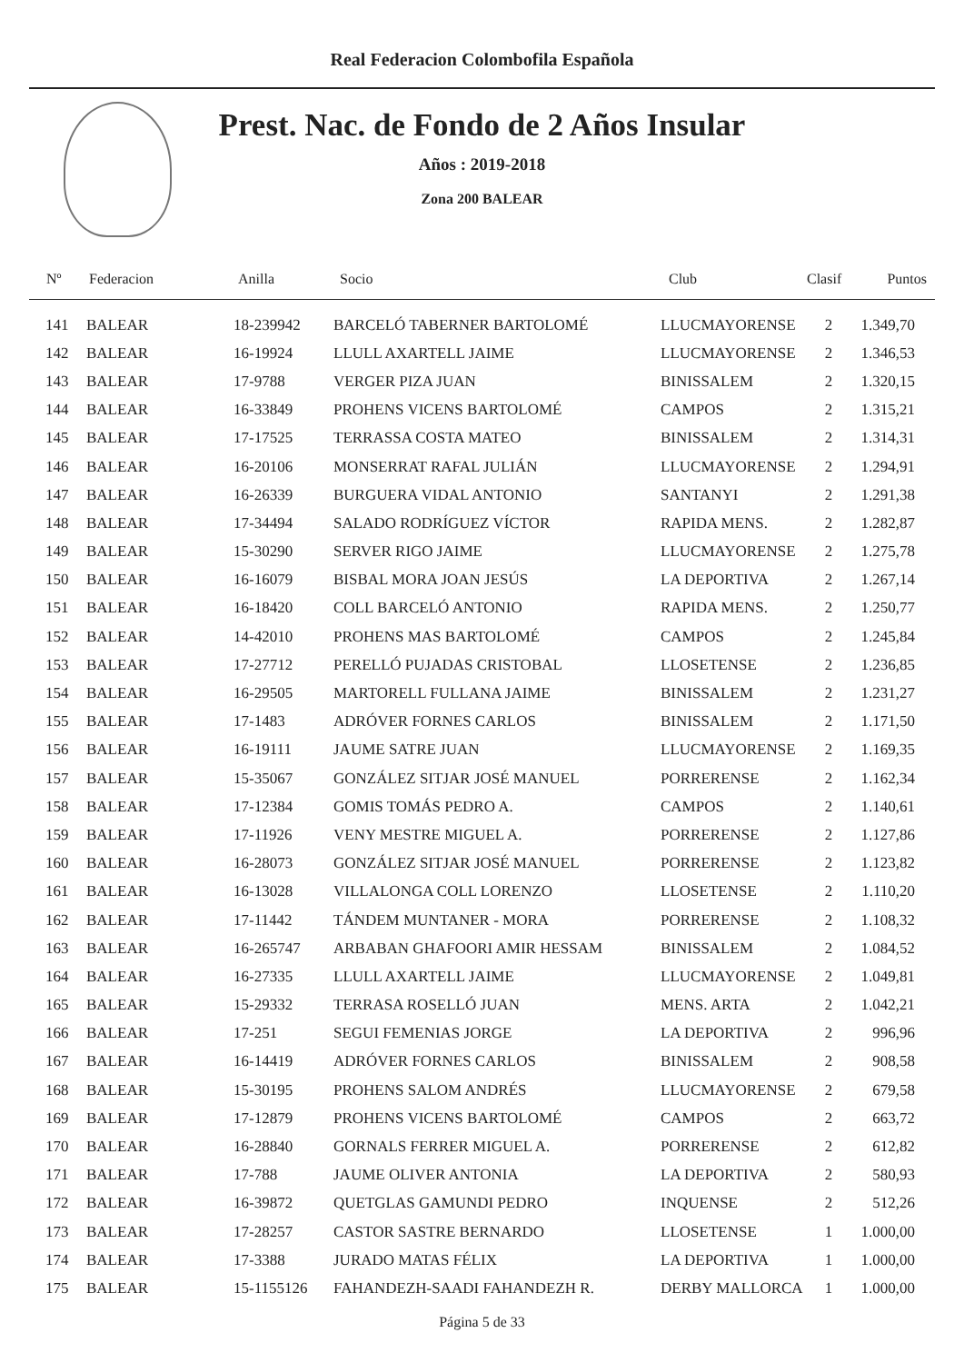Real Federacion Colombofila Española
Prest. Nac. de Fondo de 2 Años Insular
Años : 2019-2018
Zona 200 BALEAR
| Nº | Federacion | Anilla | Socio | Club | Clasif | Puntos |
| --- | --- | --- | --- | --- | --- | --- |
| 141 | BALEAR | 18-239942 | BARCELÓ TABERNER BARTOLOMÉ | LLUCMAYORENSE | 2 | 1.349,70 |
| 142 | BALEAR | 16-19924 | LLULL AXARTELL JAIME | LLUCMAYORENSE | 2 | 1.346,53 |
| 143 | BALEAR | 17-9788 | VERGER PIZA JUAN | BINISSALEM | 2 | 1.320,15 |
| 144 | BALEAR | 16-33849 | PROHENS VICENS BARTOLOMÉ | CAMPOS | 2 | 1.315,21 |
| 145 | BALEAR | 17-17525 | TERRASSA COSTA MATEO | BINISSALEM | 2 | 1.314,31 |
| 146 | BALEAR | 16-20106 | MONSERRAT RAFAL JULIÁN | LLUCMAYORENSE | 2 | 1.294,91 |
| 147 | BALEAR | 16-26339 | BURGUERA VIDAL ANTONIO | SANTANYI | 2 | 1.291,38 |
| 148 | BALEAR | 17-34494 | SALADO RODRÍGUEZ VÍCTOR | RAPIDA MENS. | 2 | 1.282,87 |
| 149 | BALEAR | 15-30290 | SERVER RIGO JAIME | LLUCMAYORENSE | 2 | 1.275,78 |
| 150 | BALEAR | 16-16079 | BISBAL MORA JOAN JESÚS | LA DEPORTIVA | 2 | 1.267,14 |
| 151 | BALEAR | 16-18420 | COLL BARCELÓ ANTONIO | RAPIDA MENS. | 2 | 1.250,77 |
| 152 | BALEAR | 14-42010 | PROHENS MAS BARTOLOMÉ | CAMPOS | 2 | 1.245,84 |
| 153 | BALEAR | 17-27712 | PERELLÓ PUJADAS CRISTOBAL | LLOSETENSE | 2 | 1.236,85 |
| 154 | BALEAR | 16-29505 | MARTORELL FULLANA JAIME | BINISSALEM | 2 | 1.231,27 |
| 155 | BALEAR | 17-1483 | ADRÓVER FORNES CARLOS | BINISSALEM | 2 | 1.171,50 |
| 156 | BALEAR | 16-19111 | JAUME SATRE JUAN | LLUCMAYORENSE | 2 | 1.169,35 |
| 157 | BALEAR | 15-35067 | GONZÁLEZ SITJAR JOSÉ MANUEL | PORRERENSE | 2 | 1.162,34 |
| 158 | BALEAR | 17-12384 | GOMIS TOMÁS PEDRO A. | CAMPOS | 2 | 1.140,61 |
| 159 | BALEAR | 17-11926 | VENY MESTRE MIGUEL A. | PORRERENSE | 2 | 1.127,86 |
| 160 | BALEAR | 16-28073 | GONZÁLEZ SITJAR JOSÉ MANUEL | PORRERENSE | 2 | 1.123,82 |
| 161 | BALEAR | 16-13028 | VILLALONGA COLL LORENZO | LLOSETENSE | 2 | 1.110,20 |
| 162 | BALEAR | 17-11442 | TÁNDEM MUNTANER - MORA | PORRERENSE | 2 | 1.108,32 |
| 163 | BALEAR | 16-265747 | ARBABAN GHAFOORI AMIR HESSAM | BINISSALEM | 2 | 1.084,52 |
| 164 | BALEAR | 16-27335 | LLULL AXARTELL JAIME | LLUCMAYORENSE | 2 | 1.049,81 |
| 165 | BALEAR | 15-29332 | TERRASA ROSELLÓ JUAN | MENS. ARTA | 2 | 1.042,21 |
| 166 | BALEAR | 17-251 | SEGUI FEMENIAS JORGE | LA DEPORTIVA | 2 | 996,96 |
| 167 | BALEAR | 16-14419 | ADRÓVER FORNES CARLOS | BINISSALEM | 2 | 908,58 |
| 168 | BALEAR | 15-30195 | PROHENS SALOM ANDRÉS | LLUCMAYORENSE | 2 | 679,58 |
| 169 | BALEAR | 17-12879 | PROHENS VICENS BARTOLOMÉ | CAMPOS | 2 | 663,72 |
| 170 | BALEAR | 16-28840 | GORNALS FERRER MIGUEL A. | PORRERENSE | 2 | 612,82 |
| 171 | BALEAR | 17-788 | JAUME OLIVER ANTONIA | LA DEPORTIVA | 2 | 580,93 |
| 172 | BALEAR | 16-39872 | QUETGLAS GAMUNDI PEDRO | INQUENSE | 2 | 512,26 |
| 173 | BALEAR | 17-28257 | CASTOR SASTRE BERNARDO | LLOSETENSE | 1 | 1.000,00 |
| 174 | BALEAR | 17-3388 | JURADO MATAS FÉLIX | LA DEPORTIVA | 1 | 1.000,00 |
| 175 | BALEAR | 15-1155126 | FAHANDEZH-SAADI FAHANDEZH R. | DERBY MALLORCA | 1 | 1.000,00 |
Página 5 de 33